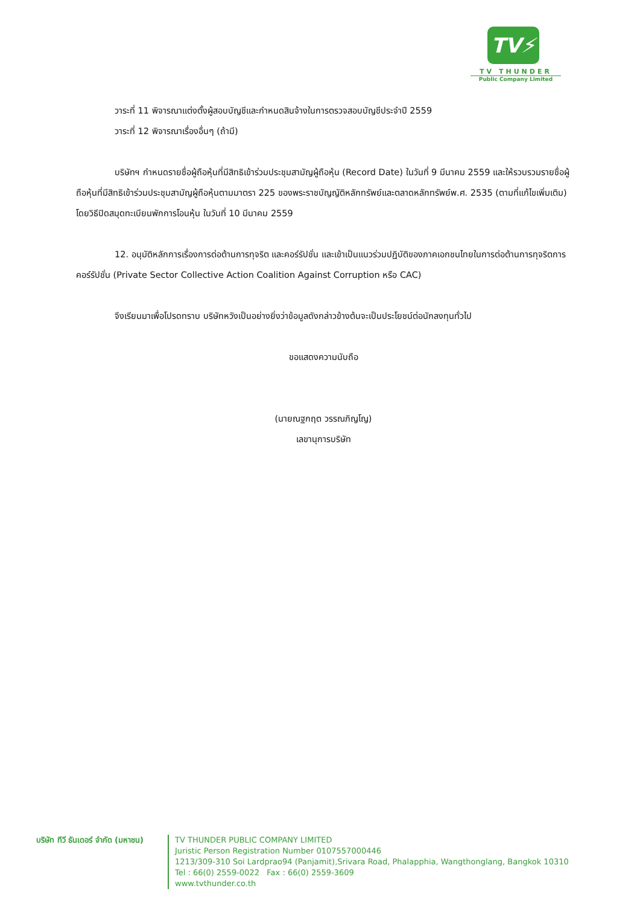TV⚡
TV THUNDER
Public Company Limited
วาระที่ 11 พิจารณาแต่งตั้งผู้สอบบัญชีและกำหนดสินจ้างในการตรวจสอบบัญชีประจำปี 2559
วาระที่ 12 พิจารณาเรื่องอื่นๆ (ถ้ามี)
บริษัทฯ กำหนดรายชื่อผู้ถือหุ้นที่มีสิทธิเข้าร่วมประชุมสามัญผู้ถือหุ้น (Record Date) ในวันที่ 9 มีนาคม 2559 และให้รวบรวมรายชื่อผู้ถือหุ้นที่มีสิทธิเข้าร่วมประชุมสามัญผู้ถือหุ้นตามมาตรา 225 ของพระราชบัญญัติหลักทรัพย์และตลาดหลักทรัพย์พ.ศ. 2535 (ตามที่แก้ไขเพิ่มเติม) โดยวิธีปิดสมุดทะเบียนพักการโอนหุ้น ในวันที่ 10 มีนาคม 2559
12. อนุมัติหลักการเรื่องการต่อต้านการทุจริต และคอร์รัปชั่น และเข้าเป็นแนวร่วมปฏิบัติของภาคเอกชนไทยในการต่อต้านการทุจริตการคอร์รัปชั่น (Private Sector Collective Action Coalition Against Corruption หรือ CAC)
จึงเรียนมาเพื่อโปรดทราบ บริษัทหวังเป็นอย่างยิ่งว่าข้อมูลดังกล่าวข้างต้นจะเป็นประโยชน์ต่อนักลงทุนทั่วไป
ขอแสดงความนับถือ
(นายณฐกฤต วรรณภิญโญ)
เลขานุการบริษัท
บริษัท ทีวี ธันเดอร์ จำกัด (มหาชน)
TV THUNDER PUBLIC COMPANY LIMITED
Juristic Person Registration Number 0107557000446
1213/309-310 Soi Lardprao94 (Panjamit),Srivara Road, Phalapphia, Wangthonglang, Bangkok 10310
Tel : 66(0) 2559-0022 Fax : 66(0) 2559-3609
www.tvthunder.co.th